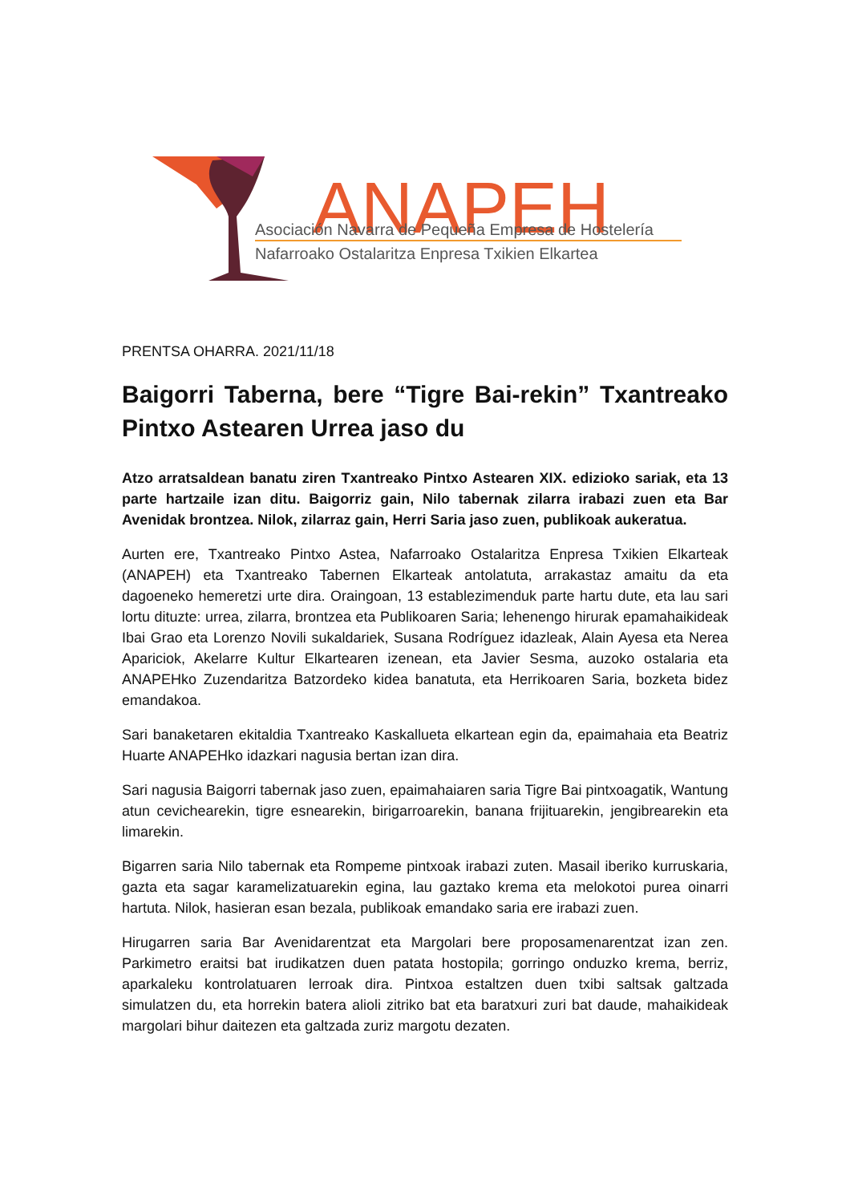ANAPEH
Asociación Navarra de Pequeña Empresa de Hostelería
Nafarroako Ostalaritza Enpresa Txikien Elkartea
PRENTSA OHARRA. 2021/11/18
Baigorri Taberna, bere “Tigre Bai-rekin” Txantreako Pintxo Astearen Urrea jaso du
Atzo arratsaldean banatu ziren Txantreako Pintxo Astearen XIX. edizioko sariak, eta 13 parte hartzaile izan ditu. Baigorriz gain, Nilo tabernak zilarra irabazi zuen eta Bar Avenidak brontzea. Nilok, zilarraz gain, Herri Saria jaso zuen, publikoak aukeratua.
Aurten ere, Txantreako Pintxo Astea, Nafarroako Ostalaritza Enpresa Txikien Elkarteak (ANAPEH) eta Txantreako Tabernen Elkarteak antolatuta, arrakastaz amaitu da eta dagoeneko hemeretzi urte dira. Oraingoan, 13 establezimenduk parte hartu dute, eta lau sari lortu dituzte: urrea, zilarra, brontzea eta Publikoaren Saria; lehenengo hirurak epamahaikideak Ibai Grao eta Lorenzo Novili sukaldariek, Susana Rodríguez idazleak, Alain Ayesa eta Nerea Apariciok, Akelarre Kultur Elkartearen izenean, eta Javier Sesma, auzoko ostalaria eta ANAPEHko Zuzendaritza Batzordeko kidea banatuta, eta Herrikoaren Saria, bozketa bidez emandakoa.
Sari banaketaren ekitaldia Txantreako Kaskallueta elkartean egin da, epaimahaia eta Beatriz Huarte ANAPEHko idazkari nagusia bertan izan dira.
Sari nagusia Baigorri tabernak jaso zuen, epaimahaiaren saria Tigre Bai pintxoagatik, Wantung atun cevichearekin, tigre esnearekin, birigarroarekin, banana frijituarekin, jengibrearekin eta limarekin.
Bigarren saria Nilo tabernak eta Rompeme pintxoak irabazi zuten. Masail iberiko kurruskaria, gazta eta sagar karamelizatuarekin egina, lau gaztako krema eta melokotoi purea oinarri hartuta. Nilok, hasieran esan bezala, publikoak emandako saria ere irabazi zuen.
Hirugarren saria Bar Avenidarentzat eta Margolari bere proposamenarentzat izan zen. Parkimetro eraitsi bat irudikatzen duen patata hostopila; gorringo onduzko krema, berriz, aparkaleku kontrolatuaren lerroak dira. Pintxoa estaltzen duen txibi saltsak galtzada simulatzen du, eta horrekin batera alioli zitriko bat eta baratxuri zuri bat daude, mahaikideak margolari bihur daitezen eta galtzada zuriz margotu dezaten.